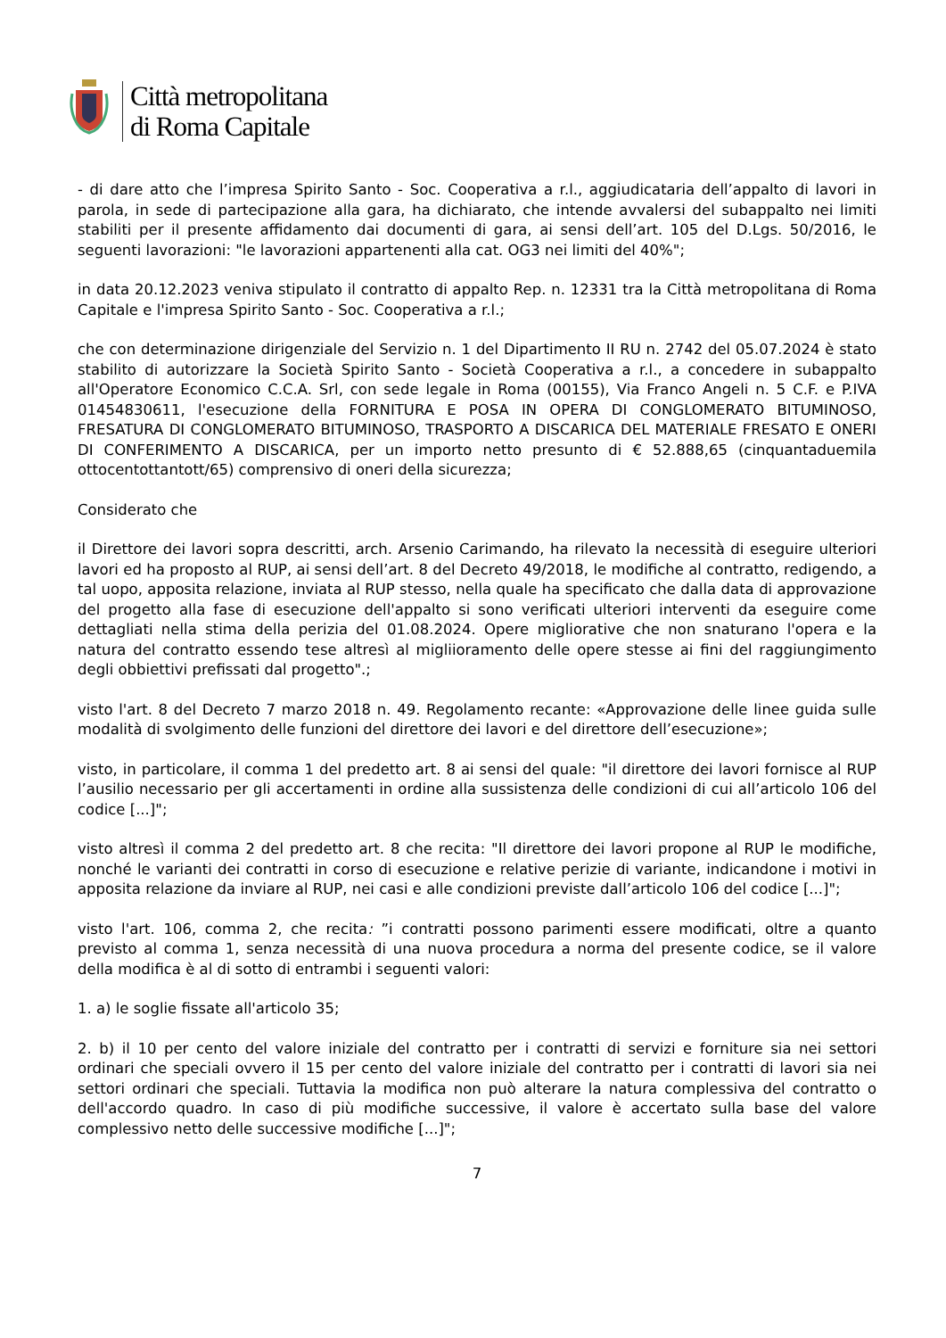Città metropolitana
di Roma Capitale
- di dare atto che l’impresa Spirito Santo - Soc. Cooperativa a r.l., aggiudicataria dell’appalto di lavori in parola, in sede di partecipazione alla gara, ha dichiarato, che intende avvalersi del subappalto nei limiti stabiliti per il presente affidamento dai documenti di gara, ai sensi dell’art. 105 del D.Lgs. 50/2016, le seguenti lavorazioni: "le lavorazioni appartenenti alla cat. OG3 nei limiti del 40%";
in data 20.12.2023 veniva stipulato il contratto di appalto Rep. n. 12331 tra la Città metropolitana di Roma Capitale e l'impresa Spirito Santo - Soc. Cooperativa a r.l.;
che con determinazione dirigenziale del Servizio n. 1 del Dipartimento II RU n. 2742 del 05.07.2024 è stato stabilito di autorizzare la Società Spirito Santo - Società Cooperativa a r.l., a concedere in subappalto all'Operatore Economico C.C.A. Srl, con sede legale in Roma (00155), Via Franco Angeli n. 5 C.F. e P.IVA 01454830611, l'esecuzione della FORNITURA E POSA IN OPERA DI CONGLOMERATO BITUMINOSO, FRESATURA DI CONGLOMERATO BITUMINOSO, TRASPORTO A DISCARICA DEL MATERIALE FRESATO E ONERI DI CONFERIMENTO A DISCARICA, per un importo netto presunto di € 52.888,65 (cinquantaduemila ottocentottantott/65) comprensivo di oneri della sicurezza;
Considerato che
il Direttore dei lavori sopra descritti, arch. Arsenio Carimando, ha rilevato la necessità di eseguire ulteriori lavori ed ha proposto al RUP, ai sensi dell’art. 8 del Decreto 49/2018, le modifiche al contratto, redigendo, a tal uopo, apposita relazione, inviata al RUP stesso, nella quale ha specificato che dalla data di approvazione del progetto alla fase di esecuzione dell'appalto si sono verificati ulteriori interventi da eseguire come dettagliati nella stima della perizia del 01.08.2024. Opere migliorative che non snaturano l'opera e la natura del contratto essendo tese altresì al migliioramento delle opere stesse ai fini del raggiungimento degli obbiettivi prefissati dal progetto".;
visto l'art. 8 del Decreto 7 marzo 2018 n. 49. Regolamento recante: «Approvazione delle linee guida sulle modalità di svolgimento delle funzioni del direttore dei lavori e del direttore dell’esecuzione»;
visto, in particolare, il comma 1 del predetto art. 8 ai sensi del quale: "il direttore dei lavori fornisce al RUP l’ausilio necessario per gli accertamenti in ordine alla sussistenza delle condizioni di cui all’articolo 106 del codice [...]";
visto altresì il comma 2 del predetto art. 8 che recita: "Il direttore dei lavori propone al RUP le modifiche, nonché le varianti dei contratti in corso di esecuzione e relative perizie di variante, indicandone i motivi in apposita relazione da inviare al RUP, nei casi e alle condizioni previste dall’articolo 106 del codice [...]";
visto l'art. 106, comma 2, che recita: ”i contratti possono parimenti essere modificati, oltre a quanto previsto al comma 1, senza necessità di una nuova procedura a norma del presente codice, se il valore della modifica è al di sotto di entrambi i seguenti valori:
1. a) le soglie fissate all'articolo 35;
2. b) il 10 per cento del valore iniziale del contratto per i contratti di servizi e forniture sia nei settori ordinari che speciali ovvero il 15 per cento del valore iniziale del contratto per i contratti di lavori sia nei settori ordinari che speciali. Tuttavia la modifica non può alterare la natura complessiva del contratto o dell'accordo quadro. In caso di più modifiche successive, il valore è accertato sulla base del valore complessivo netto delle successive modifiche [...]";
7